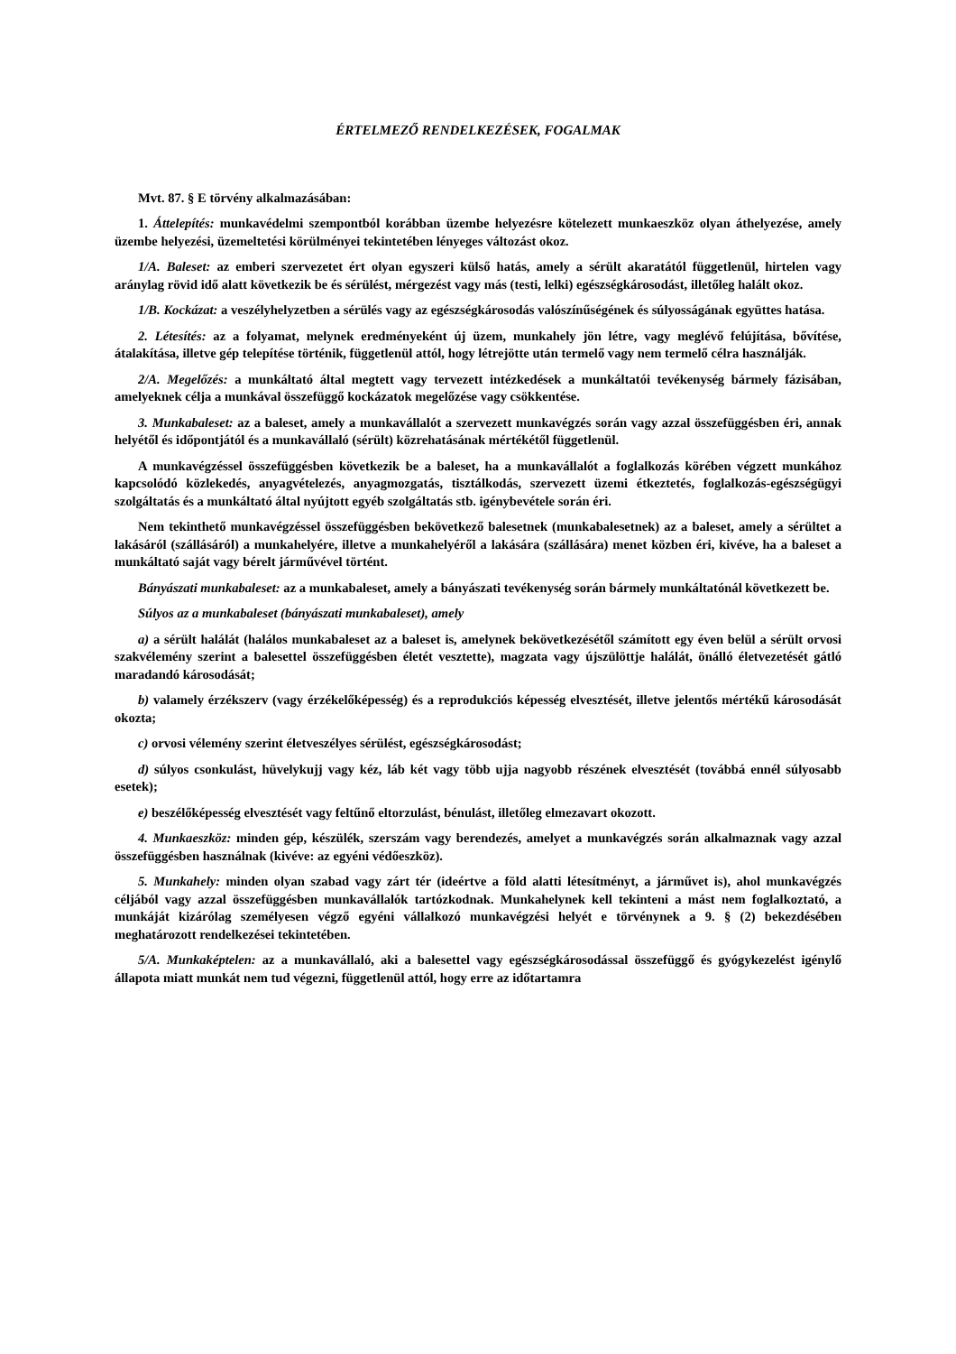ÉRTELMEZŐ RENDELKEZÉSEK, FOGALMAK
Mvt. 87. § E törvény alkalmazásában:
1. Áttelepítés: munkavédelmi szempontból korábban üzembe helyezésre kötelezett munkaeszköz olyan áthelyezése, amely üzembe helyezési, üzemeltetési körülményei tekintetében lényeges változást okoz.
1/A. Baleset: az emberi szervezetet ért olyan egyszeri külső hatás, amely a sérült akaratától függetlenül, hirtelen vagy aránylag rövid idő alatt következik be és sérülést, mérgezést vagy más (testi, lelki) egészségkárosodást, illetőleg halált okoz.
1/B. Kockázat: a veszélyhelyzetben a sérülés vagy az egészségkárosodás valószínűségének és súlyosságának együttes hatása.
2. Létesítés: az a folyamat, melynek eredményeként új üzem, munkahely jön létre, vagy meglévő felújítása, bővítése, átalakítása, illetve gép telepítése történik, függetlenül attól, hogy létrejötte után termelő vagy nem termelő célra használják.
2/A. Megelőzés: a munkáltató által megtett vagy tervezett intézkedések a munkáltatói tevékenység bármely fázisában, amelyeknek célja a munkával összefüggő kockázatok megelőzése vagy csökkentése.
3. Munkabaleset: az a baleset, amely a munkavállalót a szervezett munkavégzés során vagy azzal összefüggésben éri, annak helyétől és időpontjától és a munkavállaló (sérült) közrehatásának mértékétől függetlenül.
A munkavégzéssel összefüggésben következik be a baleset, ha a munkavállalót a foglalkozás körében végzett munkához kapcsolódó közlekedés, anyagvételezés, anyagmozgatás, tisztálkodás, szervezett üzemi étkeztetés, foglalkozás-egészségügyi szolgáltatás és a munkáltató által nyújtott egyéb szolgáltatás stb. igénybevétele során éri.
Nem tekinthető munkavégzéssel összefüggésben bekövetkező balesetnek (munkabalesetnek) az a baleset, amely a sérültet a lakásáról (szállásáról) a munkahelyére, illetve a munkahelyéről a lakására (szállására) menet közben éri, kivéve, ha a baleset a munkáltató saját vagy bérelt járművével történt.
Bányászati munkabaleset: az a munkabaleset, amely a bányászati tevékenység során bármely munkáltatónál következett be.
Súlyos az a munkabaleset (bányászati munkabaleset), amely
a) a sérült halálát (halálos munkabaleset az a baleset is, amelynek bekövetkezésétől számított egy éven belül a sérült orvosi szakvélemény szerint a balesettel összefüggésben életét vesztette), magzata vagy újszülöttje halálát, önálló életvezetését gátló maradandó károsodását;
b) valamely érzékszerv (vagy érzékelőképesség) és a reprodukciós képesség elvesztését, illetve jelentős mértékű károsodását okozta;
c) orvosi vélemény szerint életveszélyes sérülést, egészségkárosodást;
d) súlyos csonkulást, hüvelykujj vagy kéz, láb két vagy több ujja nagyobb részének elvesztését (továbbá ennél súlyosabb esetek);
e) beszélőképesség elvesztését vagy feltűnő eltorzulást, bénulást, illetőleg elmezavart okozott.
4. Munkaeszköz: minden gép, készülék, szerszám vagy berendezés, amelyet a munkavégzés során alkalmaznak vagy azzal összefüggésben használnak (kivéve: az egyéni védőeszköz).
5. Munkahely: minden olyan szabad vagy zárt tér (ideértve a föld alatti létesítményt, a járművet is), ahol munkavégzés céljából vagy azzal összefüggésben munkavállalók tartózkodnak. Munkahelynek kell tekinteni a mást nem foglalkoztató, a munkáját kizárólag személyesen végző egyéni vállalkozó munkavégzési helyét e törvénynek a 9. § (2) bekezdésében meghatározott rendelkezései tekintetében.
5/A. Munkaképtelen: az a munkavállaló, aki a balesettel vagy egészségkárosodással összefüggő és gyógykezelést igénylő állapota miatt munkát nem tud végezni, függetlenül attól, hogy erre az időtartamra